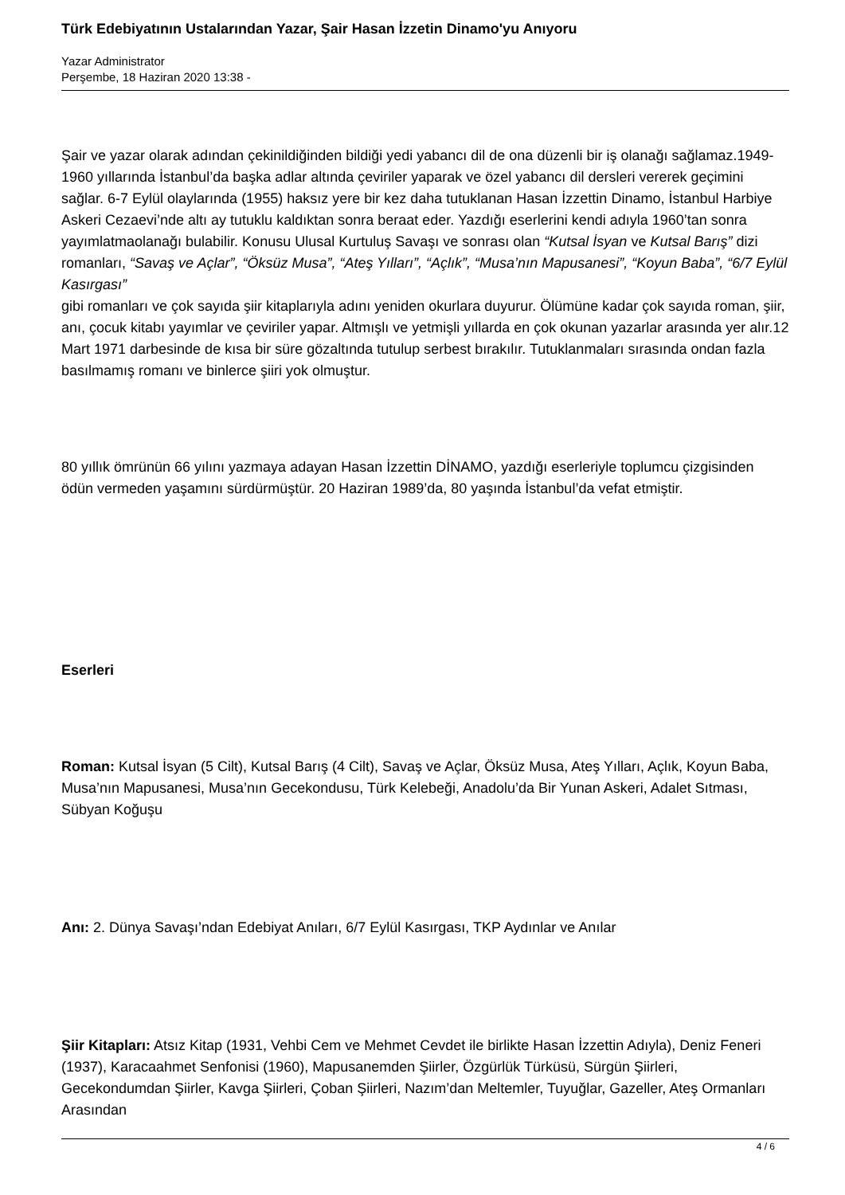Türk Edebiyatının Ustalarından Yazar, Şair Hasan İzzetin Dinamo'yu Anıyoru
Yazar Administrator
Perşembe, 18 Haziran 2020 13:38 -
Şair ve yazar olarak adından çekinildiğinden bildiği yedi yabancı dil de ona düzenli bir iş olanağı sağlamaz.1949-1960 yıllarında İstanbul’da başka adlar altında çeviriler yaparak ve özel yabancı dil dersleri vererek geçimini sağlar. 6-7 Eylül olaylarında (1955) haksız yere bir kez daha tutuklanan Hasan İzzettin Dinamo, İstanbul Harbiye Askeri Cezaevi’nde altı ay tutuklu kaldıktan sonra beraat eder. Yazdığı eserlerini kendi adıyla 1960’tan sonra yayımlatmaolanağı bulabilir. Konusu Ulusal Kurtuluş Savaşı ve sonrası olan “Kutsal İsyan ve Kutsal Barış” dizi romanları, “Savaş ve Açlar”, “Öksüz Musa”, “Ateş Yılları”, “Açlık”, “Musa’nın Mapusanesi”, “Koyun Baba”, “6/7 Eylül Kasırgası”
gibi romanları ve çok sayıda şiir kitaplarıyla adını yeniden okurlara duyurur. Ölümüne kadar çok sayıda roman, şiir, anı, çocuk kitabı yayımlar ve çeviriler yapar. Altmışlı ve yetmişli yıllarda en çok okunan yazarlar arasında yer alır.12 Mart 1971 darbesinde de kısa bir süre gözaltında tutulup serbest bırakılır. Tutuklanmaları sırasında ondan fazla basılmamış romanı ve binlerce şiiri yok olmuştur.
80 yıllık ömrünün 66 yılını yazmaya adayan Hasan İzzettin DİNAMO, yazdığı eserleriyle toplumcu çizgisinden ödün vermeden yaşamını sürdürmüştür. 20 Haziran 1989’da, 80 yaşında İstanbul’da vefat etmiştir.
Eserleri
Roman: Kutsal İsyan (5 Cilt), Kutsal Barış (4 Cilt), Savaş ve Açlar, Öksüz Musa, Ateş Yılları, Açlık, Koyun Baba, Musa’nın Mapusanesi, Musa’nın Gecekondusu, Türk Kelebeği, Anadolu’da Bir Yunan Askeri, Adalet Sıtması, Sübyan Koğuşu
Anı: 2. Dünya Savaşı’ndan Edebiyat Anıları, 6/7 Eylül Kasırgası, TKP Aydınlar ve Anılar
Şiir Kitapları: Atsız Kitap (1931, Vehbi Cem ve Mehmet Cevdet ile birlikte Hasan İzzettin Adıyla), Deniz Feneri (1937), Karacaahmet Senfonisi (1960), Mapusanemden Şiirler, Özgürlük Türküsü, Sürgün Şiirleri, Gecekondumdan Şiirler, Kavga Şiirleri, Çoban Şiirleri, Nazım’dan Meltemler, Tuyuğlar, Gazeller, Ateş Ormanları Arasından
4 / 6